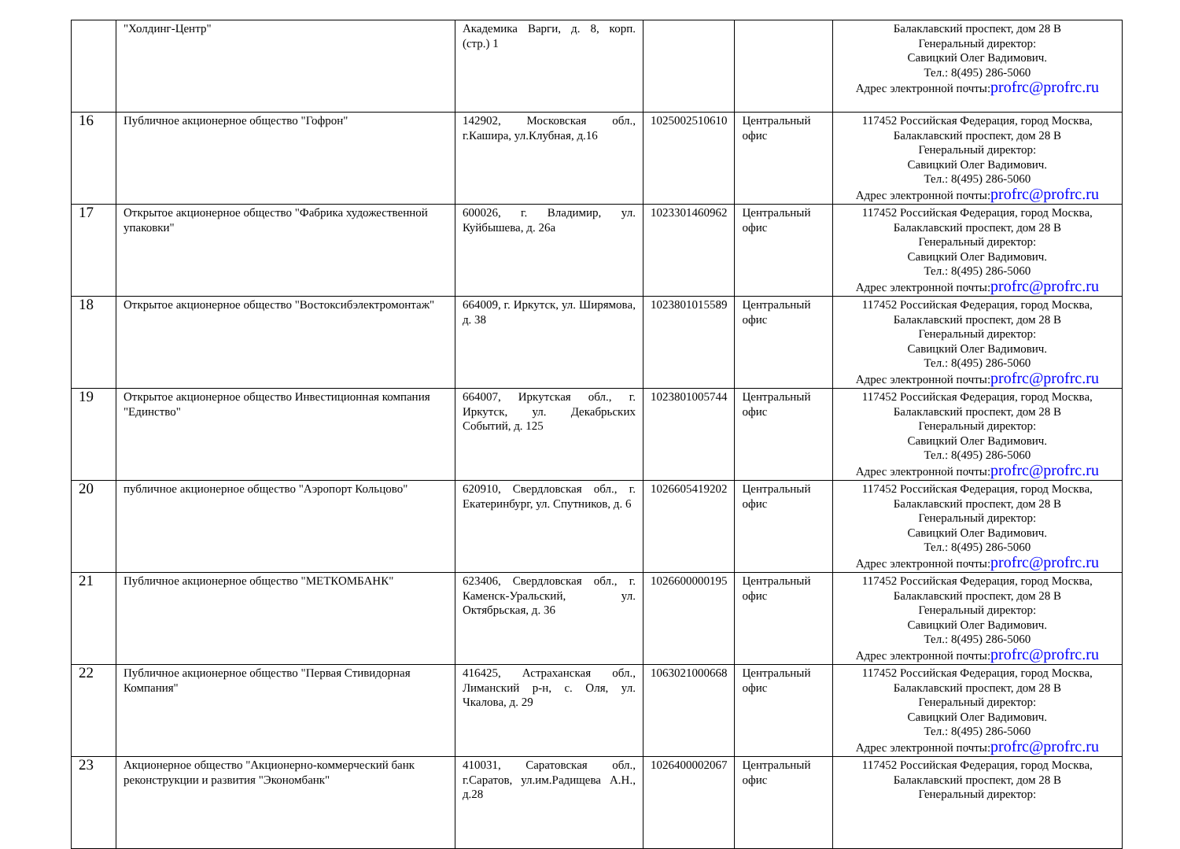| | "Холдинг-Центр" | Академика Варги, д. 8, корп. (стр.) 1 | | | Балаклавский проспект, дом 28 В Генеральный директор: Савицкий Олег Вадимович. Тел.: 8(495) 286-5060 Адрес электронной почты: profrc@profrc.ru |
| 16 | Публичное акционерное общество "Гофрон" | 142902, Московская обл., г.Кашира, ул.Клубная, д.16 | 1025002510610 | Центральный офис | 117452 Российская Федерация, город Москва, Балаклавский проспект, дом 28 В Генеральный директор: Савицкий Олег Вадимович. Тел.: 8(495) 286-5060 Адрес электронной почты: profrc@profrc.ru |
| 17 | Открытое акционерное общество "Фабрика художественной упаковки" | 600026, г. Владимир, ул. Куйбышева, д. 26а | 1023301460962 | Центральный офис | 117452 Российская Федерация, город Москва, Балаклавский проспект, дом 28 В Генеральный директор: Савицкий Олег Вадимович. Тел.: 8(495) 286-5060 Адрес электронной почты: profrc@profrc.ru |
| 18 | Открытое акционерное общество "Востоксибэлектромонтаж" | 664009, г. Иркутск, ул. Ширямова, д. 38 | 1023801015589 | Центральный офис | 117452 Российская Федерация, город Москва, Балаклавский проспект, дом 28 В Генеральный директор: Савицкий Олег Вадимович. Тел.: 8(495) 286-5060 Адрес электронной почты: profrc@profrc.ru |
| 19 | Открытое акционерное общество Инвестиционная компания "Единство" | 664007, Иркутская обл., г. Иркутск, ул. Декабрьских Событий, д. 125 | 1023801005744 | Центральный офис | 117452 Российская Федерация, город Москва, Балаклавский проспект, дом 28 В Генеральный директор: Савицкий Олег Вадимович. Тел.: 8(495) 286-5060 Адрес электронной почты: profrc@profrc.ru |
| 20 | публичное акционерное общество "Аэропорт Кольцово" | 620910, Свердловская обл., г. Екатеринбург, ул. Спутников, д. 6 | 1026605419202 | Центральный офис | 117452 Российская Федерация, город Москва, Балаклавский проспект, дом 28 В Генеральный директор: Савицкий Олег Вадимович. Тел.: 8(495) 286-5060 Адрес электронной почты: profrc@profrc.ru |
| 21 | Публичное акционерное общество "МЕТКОМБАНК" | 623406, Свердловская обл., г. Каменск-Уральский, ул. Октябрьская, д. 36 | 1026600000195 | Центральный офис | 117452 Российская Федерация, город Москва, Балаклавский проспект, дом 28 В Генеральный директор: Савицкий Олег Вадимович. Тел.: 8(495) 286-5060 Адрес электронной почты: profrc@profrc.ru |
| 22 | Публичное акционерное общество "Первая Стивидорная Компания" | 416425, Астраханская обл., Лиманский р-н, с. Оля, ул. Чкалова, д. 29 | 1063021000668 | Центральный офис | 117452 Российская Федерация, город Москва, Балаклавский проспект, дом 28 В Генеральный директор: Савицкий Олег Вадимович. Тел.: 8(495) 286-5060 Адрес электронной почты: profrc@profrc.ru |
| 23 | Акционерное общество "Акционерно-коммерческий банк реконструкции и развития "Экономбанк" | 410031, Саратовская обл., г.Саратов, ул.им.Радищева А.Н., д.28 | 1026400002067 | Центральный офис | 117452 Российская Федерация, город Москва, Балаклавский проспект, дом 28 В Генеральный директор: |